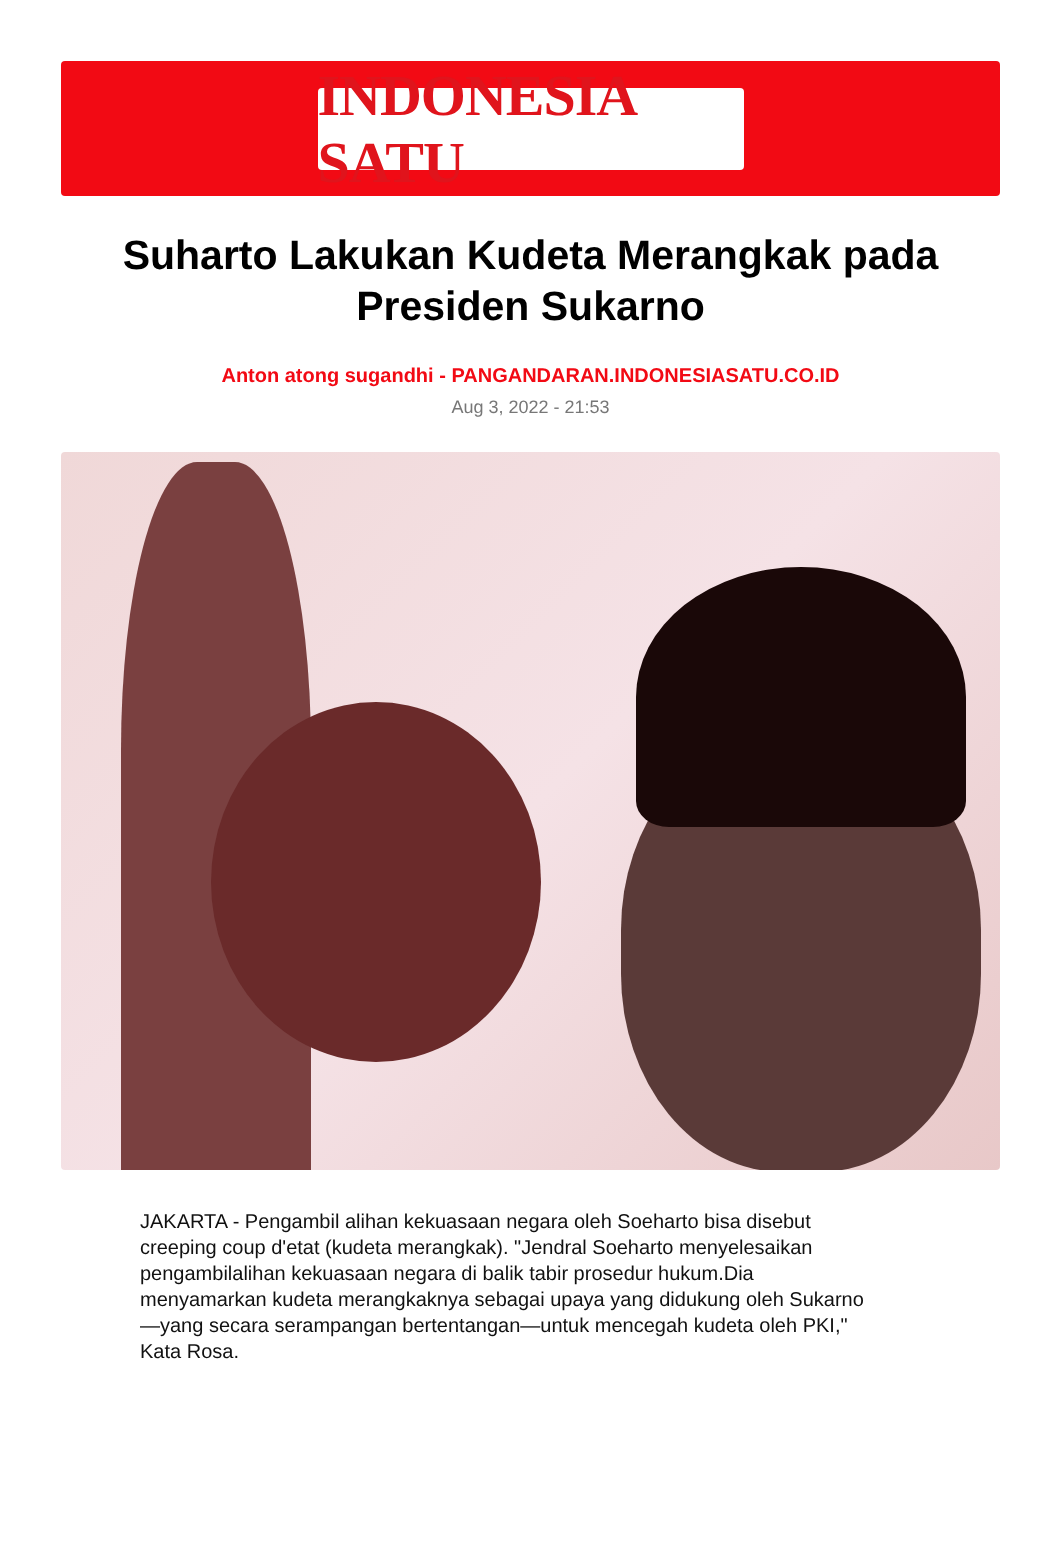INDONESIA SATU
Suharto Lakukan Kudeta Merangkak pada Presiden Sukarno
Anton atong sugandhi - PANGANDARAN.INDONESIASATU.CO.ID
Aug 3, 2022 - 21:53
JAKARTA - Pengambil alihan kekuasaan negara oleh Soeharto bisa disebut creeping coup d'etat (kudeta merangkak). "Jendral Soeharto menyelesaikan pengambilalihan kekuasaan negara di balik tabir prosedur hukum.Dia menyamarkan kudeta merangkaknya sebagai upaya yang didukung oleh Sukarno—yang secara serampangan bertentangan—untuk mencegah kudeta oleh PKI," Kata Rosa.